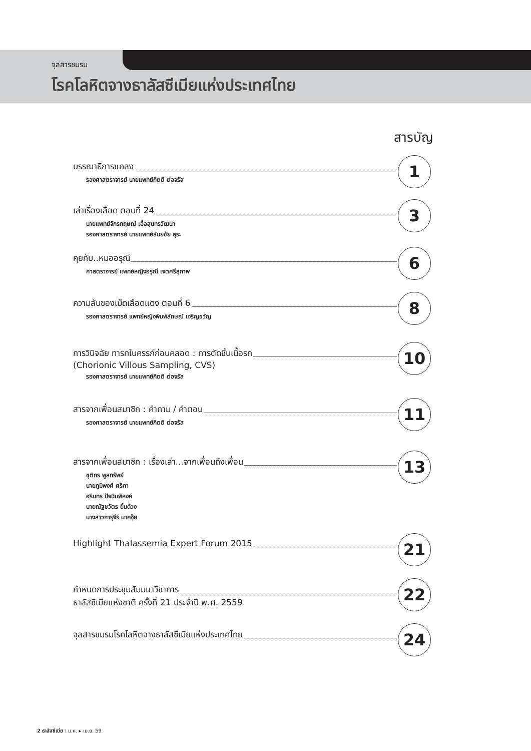จุลสารชมรม
โรคโลหิตจางธาลัสซีเมียแห่งประเทศไทย
สารบัญ
บรรณาธิการแถลง
รองศาสตราจารย์ นายแพทย์กิตติ ต่อจรัส
1
เล่าเรื่องเลือด ตอนที่ 24
นายแพทย์จักรกฤษณ์ เอื้อสุนทรวัฒนา
รองศาสตราจารย์ นายแพทย์ธันยชัย สุระ
3
คุยกับ..หมออรุณี
ศาสตราจารย์ แพทย์หญิงอรุณี เจตศรีสุภาพ
6
ความลับของเม็ดเลือดแดง ตอนที่ 6
รองศาสตราจารย์ แพทย์หญิงพิมพ์ลักษณ์ เจริญขวัญ
8
การวินิจฉัย ทารกในครรภ์ก่อนคลอด : การตัดชิ้นเนื้อรก
(Chorionic Villous Sampling, CVS)
รองศาสตราจารย์ นายแพทย์กิตติ ต่อจรัส
10
สารจากเพื่อนสมาชิก : คำถาม / คำตอบ
รองศาสตราจารย์ นายแพทย์กิตติ ต่อจรัส
11
สารจากเพื่อนสมาชิก : เรื่องเล่า...จากเพื่อนถึงเพื่อน
ชุติกร พูลทรัพย์
นายภูมิพงศ์ ศรีภา
อรินทร ปัจฉิมพิหงค์
นายณัฐชวัตร ยิ้มด้วง
นางสาวภารุจีร์ นาคจุ้ย
13
Highlight Thalassemia Expert Forum 2015
21
กำหนดการประชุมสัมมนาวิชาการ
ธาลัสซีเมียแห่งชาติ ครั้งที่ 21 ประจำปี พ.ศ. 2559
22
จุลสารชมรมโรคโลหิตจางธาลัสซีเมียแห่งประเทศไทย
24
2 ธาลัสซีเมีย ⁞ ม.ค. ▸ เม.ย. 59